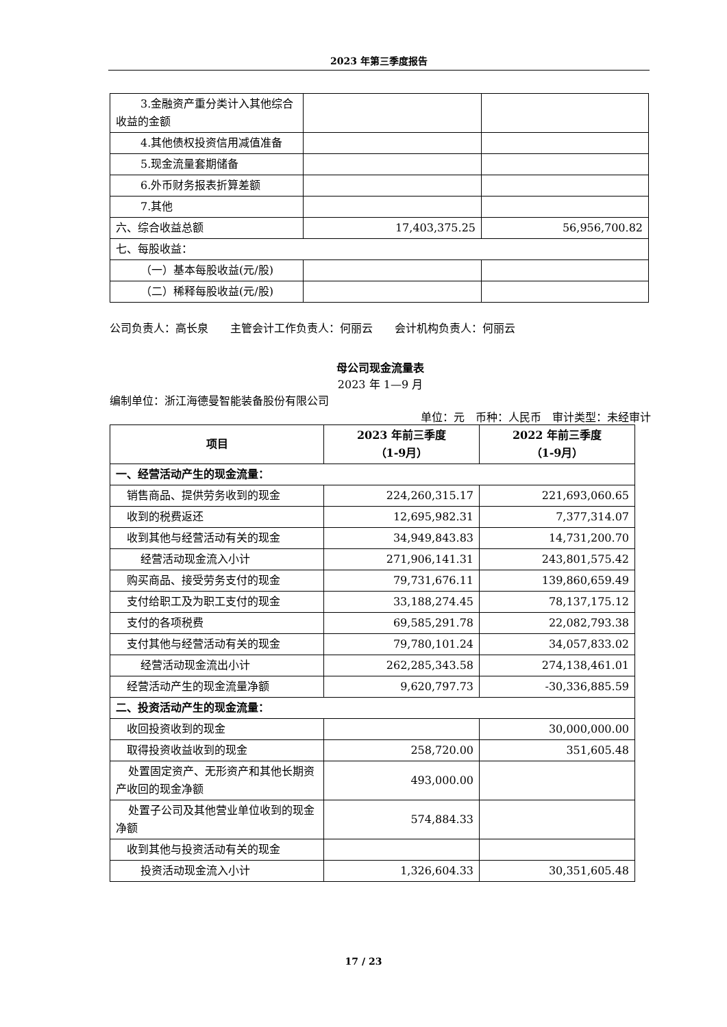2023 年第三季度报告
| 3.金融资产重分类计入其他综合收益的金额 | | |
| 4.其他债权投资信用减值准备 | | |
| 5.现金流量套期储备 | | |
| 6.外币财务报表折算差额 | | |
| 7.其他 | | |
| 六、综合收益总额 | 17,403,375.25 | 56,956,700.82 |
| 七、每股收益： | | |
| （一）基本每股收益(元/股) | | |
| （二）稀释每股收益(元/股) | | |
公司负责人：高长泉　　主管会计工作负责人：何丽云　　会计机构负责人：何丽云
母公司现金流量表
2023 年 1—9 月
编制单位：浙江海德曼智能装备股份有限公司
单位：元　币种：人民币　审计类型：未经审计
| 项目 | 2023 年前三季度 （1-9月） | 2022 年前三季度 （1-9月） |
| --- | --- | --- |
| 一、经营活动产生的现金流量： | | |
| 销售商品、提供劳务收到的现金 | 224,260,315.17 | 221,693,060.65 |
| 收到的税费返还 | 12,695,982.31 | 7,377,314.07 |
| 收到其他与经营活动有关的现金 | 34,949,843.83 | 14,731,200.70 |
| 经营活动现金流入小计 | 271,906,141.31 | 243,801,575.42 |
| 购买商品、接受劳务支付的现金 | 79,731,676.11 | 139,860,659.49 |
| 支付给职工及为职工支付的现金 | 33,188,274.45 | 78,137,175.12 |
| 支付的各项税费 | 69,585,291.78 | 22,082,793.38 |
| 支付其他与经营活动有关的现金 | 79,780,101.24 | 34,057,833.02 |
| 经营活动现金流出小计 | 262,285,343.58 | 274,138,461.01 |
| 经营活动产生的现金流量净额 | 9,620,797.73 | -30,336,885.59 |
| 二、投资活动产生的现金流量： | | |
| 收回投资收到的现金 | | 30,000,000.00 |
| 取得投资收益收到的现金 | 258,720.00 | 351,605.48 |
| 处置固定资产、无形资产和其他长期资产收回的现金净额 | 493,000.00 | |
| 处置子公司及其他营业单位收到的现金净额 | 574,884.33 | |
| 收到其他与投资活动有关的现金 | | |
| 投资活动现金流入小计 | 1,326,604.33 | 30,351,605.48 |
17 / 23